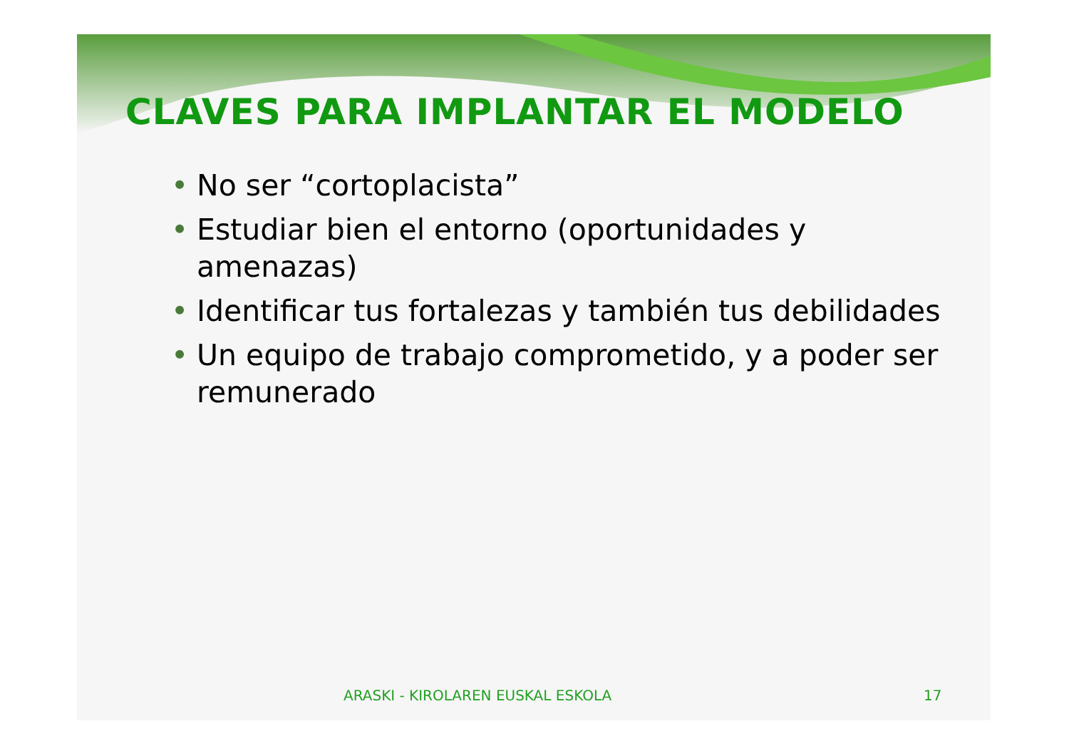CLAVES PARA IMPLANTAR EL MODELO
• No ser “cortoplacista”
• Estudiar bien el entorno (oportunidades y amenazas)
• Identificar tus fortalezas y también tus debilidades
• Un equipo de trabajo comprometido, y a poder ser remunerado
ARASKI - KIROLAREN EUSKAL ESKOLA 17